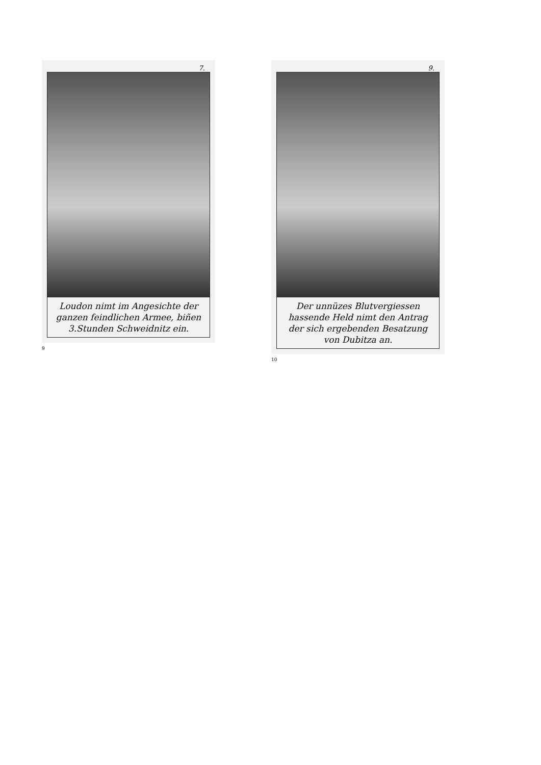7.
Loudon nimt im Angesichte der ganzen feindlichen Armee, biñen 3.Stunden Schweidnitz ein.
9
9.
Der unnüzes Blutvergiessen hassende Held nimt den Antrag der sich ergebenden Besatzung von Dubitza an.
10